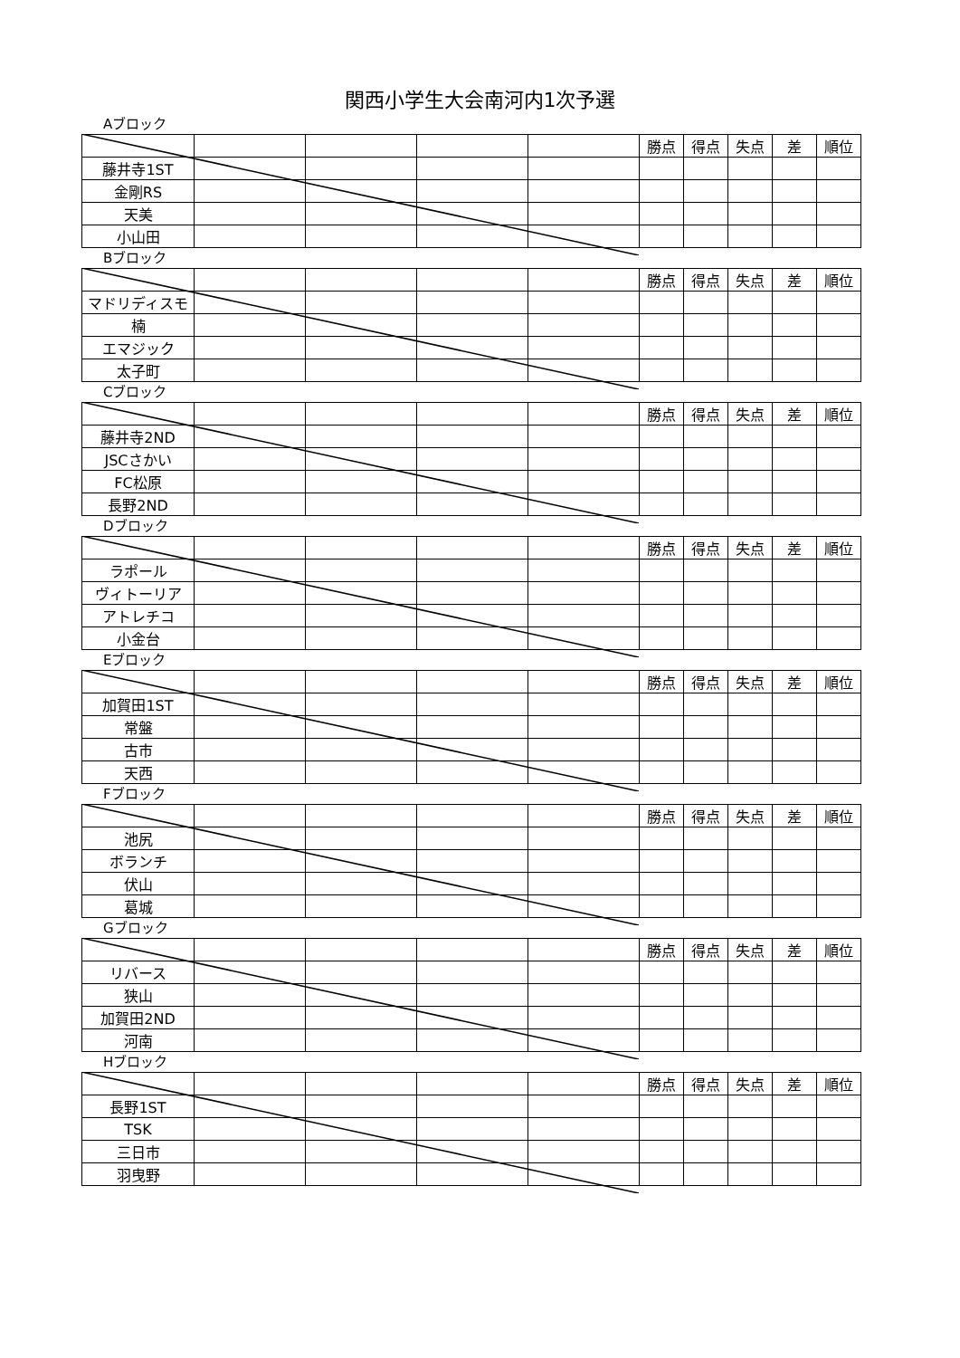関西小学生大会南河内1次予選
Aブロック
| | | | | | 勝点 | 得点 | 失点 | 差 | 順位 |
| 藤井寺1ST | | | | | | | | | |
| 金剛RS | | | | | | | | | |
| 天美 | | | | | | | | | |
| 小山田 | | | | | | | | | |
Bブロック
| | | | | | 勝点 | 得点 | 失点 | 差 | 順位 |
| マドリディスモ | | | | | | | | | |
| 楠 | | | | | | | | | |
| エマジック | | | | | | | | | |
| 太子町 | | | | | | | | | |
Cブロック
| | | | | | 勝点 | 得点 | 失点 | 差 | 順位 |
| 藤井寺2ND | | | | | | | | | |
| JSCさかい | | | | | | | | | |
| FC松原 | | | | | | | | | |
| 長野2ND | | | | | | | | | |
Dブロック
| | | | | | 勝点 | 得点 | 失点 | 差 | 順位 |
| ラポール | | | | | | | | | |
| ヴィトーリア | | | | | | | | | |
| アトレチコ | | | | | | | | | |
| 小金台 | | | | | | | | | |
Eブロック
| | | | | | 勝点 | 得点 | 失点 | 差 | 順位 |
| 加賀田1ST | | | | | | | | | |
| 常盤 | | | | | | | | | |
| 古市 | | | | | | | | | |
| 天西 | | | | | | | | | |
Fブロック
| | | | | | 勝点 | 得点 | 失点 | 差 | 順位 |
| 池尻 | | | | | | | | | |
| ボランチ | | | | | | | | | |
| 伏山 | | | | | | | | | |
| 葛城 | | | | | | | | | |
Gブロック
| | | | | | 勝点 | 得点 | 失点 | 差 | 順位 |
| リバース | | | | | | | | | |
| 狭山 | | | | | | | | | |
| 加賀田2ND | | | | | | | | | |
| 河南 | | | | | | | | | |
Hブロック
| | | | | | 勝点 | 得点 | 失点 | 差 | 順位 |
| 長野1ST | | | | | | | | | |
| TSK | | | | | | | | | |
| 三日市 | | | | | | | | | |
| 羽曳野 | | | | | | | | | |